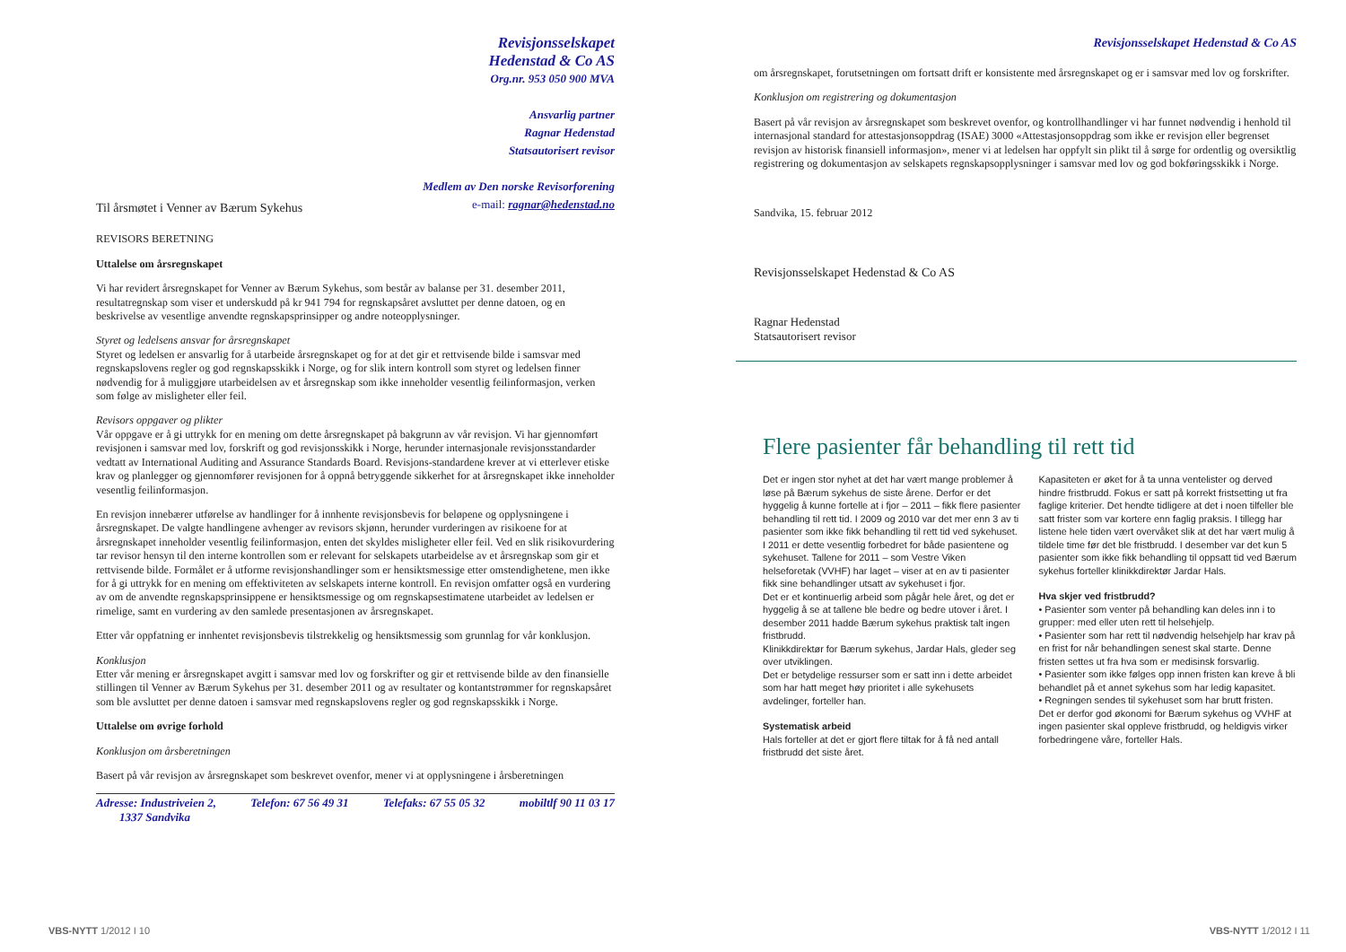Revisjonsselskapet
Hedenstad & Co AS
Org.nr. 953 050 900 MVA
Ansvarlig partner
Ragnar Hedenstad
Statsautorisert revisor
Medlem av Den norske Revisorforening
e-mail: ragnar@hedenstad.no
Til årsmøtet i Venner av Bærum Sykehus
REVISORS BERETNING
Uttalelse om årsregnskapet
Vi har revidert årsregnskapet for Venner av Bærum Sykehus, som består av balanse per 31. desember 2011, resultatregnskap som viser et underskudd på kr 941 794 for regnskapsåret avsluttet per denne datoen, og en beskrivelse av vesentlige anvendte regnskapsprinsipper og andre noteopplysninger.
Styret og ledelsens ansvar for årsregnskapet
Styret og ledelsen er ansvarlig for å utarbeide årsregnskapet og for at det gir et rettvisende bilde i samsvar med regnskapslovens regler og god regnskapsskikk i Norge, og for slik intern kontroll som styret og ledelsen finner nødvendig for å muliggjøre utarbeidelsen av et årsregnskap som ikke inneholder vesentlig feilinformasjon, verken som følge av misligheter eller feil.
Revisors oppgaver og plikter
Vår oppgave er å gi uttrykk for en mening om dette årsregnskapet på bakgrunn av vår revisjon. Vi har gjennomført revisjonen i samsvar med lov, forskrift og god revisjonsskikk i Norge, herunder internasjonale revisjonsstandarder vedtatt av International Auditing and Assurance Standards Board. Revisjons-standardene krever at vi etterlever etiske krav og planlegger og gjennomfører revisjonen for å oppnå betryggende sikkerhet for at årsregnskapet ikke inneholder vesentlig feilinformasjon.
En revisjon innebærer utførelse av handlinger for å innhente revisjonsbevis for beløpene og opplysningene i årsregnskapet. De valgte handlingene avhenger av revisors skjønn, herunder vurderingen av risikoene for at årsregnskapet inneholder vesentlig feilinformasjon, enten det skyldes misligheter eller feil. Ved en slik risikovurdering tar revisor hensyn til den interne kontrollen som er relevant for selskapets utarbeidelse av et årsregnskap som gir et rettvisende bilde. Formålet er å utforme revisjonshandlinger som er hensiktsmessige etter omstendighetene, men ikke for å gi uttrykk for en mening om effektiviteten av selskapets interne kontroll. En revisjon omfatter også en vurdering av om de anvendte regnskapsprinsippene er hensiktsmessige og om regnskapsestimatene utarbeidet av ledelsen er rimelige, samt en vurdering av den samlede presentasjonen av årsregnskapet.
Etter vår oppfatning er innhentet revisjonsbevis tilstrekkelig og hensiktsmessig som grunnlag for vår konklusjon.
Konklusjon
Etter vår mening er årsregnskapet avgitt i samsvar med lov og forskrifter og gir et rettvisende bilde av den finansielle stillingen til Venner av Bærum Sykehus per 31. desember 2011 og av resultater og kontantstrømmer for regnskapsåret som ble avsluttet per denne datoen i samsvar med regnskapslovens regler og god regnskapsskikk i Norge.
Uttalelse om øvrige forhold
Konklusjon om årsberetningen
Basert på vår revisjon av årsregnskapet som beskrevet ovenfor, mener vi at opplysningene i årsberetningen
Adresse: Industriveien 2,
1337 Sandvika Telefon: 67 56 49 31 Telefaks: 67 55 05 32 mobiltlf 90 11 03 17
VBS-NYTT 1/2012 I 10
Revisjonsselskapet Hedenstad & Co AS
om årsregnskapet, forutsetningen om fortsatt drift er konsistente med årsregnskapet og er i samsvar med lov og forskrifter.
Konklusjon om registrering og dokumentasjon
Basert på vår revisjon av årsregnskapet som beskrevet ovenfor, og kontrollhandlinger vi har funnet nødvendig i henhold til internasjonal standard for attestasjonsoppdrag (ISAE) 3000 «Attestasjonsoppdrag som ikke er revisjon eller begrenset revisjon av historisk finansiell informasjon», mener vi at ledelsen har oppfylt sin plikt til å sørge for ordentlig og oversiktlig registrering og dokumentasjon av selskapets regnskapsopplysninger i samsvar med lov og god bokføringsskikk i Norge.
Sandvika, 15. februar 2012
Revisjonsselskapet Hedenstad & Co AS
Ragnar Hedenstad
Statsautorisert revisor
Flere pasienter får behandling til rett tid
Det er ingen stor nyhet at det har vært mange problemer å løse på Bærum sykehus de siste årene. Derfor er det hyggelig å kunne fortelle at i fjor – 2011 – fikk flere pasienter behandling til rett tid. I 2009 og 2010 var det mer enn 3 av ti pasienter som ikke fikk behandling til rett tid ved sykehuset. I 2011 er dette vesentlig forbedret for både pasientene og sykehuset. Tallene for 2011 – som Vestre Viken helseforetak (VVHF) har laget – viser at en av ti pasienter fikk sine behandlinger utsatt av sykehuset i fjor.
Det er et kontinuerlig arbeid som pågår hele året, og det er hyggelig å se at tallene ble bedre og bedre utover i året. I desember 2011 hadde Bærum sykehus praktisk talt ingen fristbrudd.
Klinikkdirektør for Bærum sykehus, Jardar Hals, gleder seg over utviklingen.
Det er betydelige ressurser som er satt inn i dette arbeidet som har hatt meget høy prioritet i alle sykehusets avdelinger, forteller han.
Systematisk arbeid
Hals forteller at det er gjort flere tiltak for å få ned antall fristbrudd det siste året.
Kapasiteten er øket for å ta unna ventelister og derved hindre fristbrudd. Fokus er satt på korrekt fristsetting ut fra faglige kriterier. Det hendte tidligere at det i noen tilfeller ble satt frister som var kortere enn faglig praksis. I tillegg har listene hele tiden vært overvåket slik at det har vært mulig å tildele time før det ble fristbrudd. I desember var det kun 5 pasienter som ikke fikk behandling til oppsatt tid ved Bærum sykehus forteller klinikkdirektør Jardar Hals.
Hva skjer ved fristbrudd?
• Pasienter som venter på behandling kan deles inn i to grupper: med eller uten rett til helsehjelp.
• Pasienter som har rett til nødvendig helsehjelp har krav på en frist for når behandlingen senest skal starte. Denne fristen settes ut fra hva som er medisinsk forsvarlig.
• Pasienter som ikke følges opp innen fristen kan kreve å bli behandlet på et annet sykehus som har ledig kapasitet.
• Regningen sendes til sykehuset som har brutt fristen.
Det er derfor god økonomi for Bærum sykehus og VVHF at ingen pasienter skal oppleve fristbrudd, og heldigvis virker forbedringene våre, forteller Hals.
VBS-NYTT 1/2012 I 11